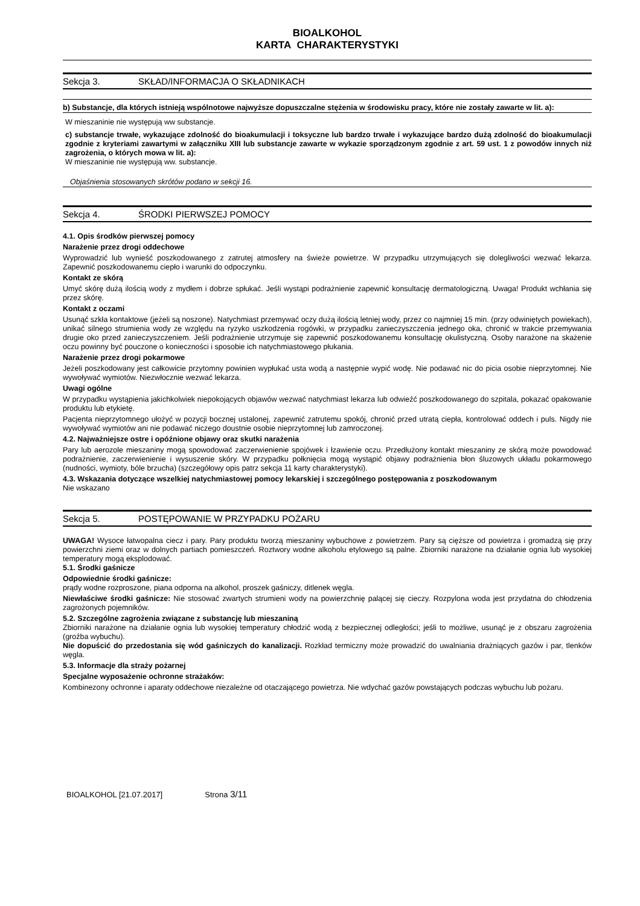BIOALKOHOL
KARTA CHARAKTERYSTYKI
Sekcja 3. SKŁAD/INFORMACJA O SKŁADNIKACH
b) Substancje, dla których istnieją wspólnotowe najwyższe dopuszczalne stężenia w środowisku pracy, które nie zostały zawarte w lit. a):
W mieszaninie nie występują ww substancje.
c) substancje trwałe, wykazujące zdolność do bioakumulacji i toksyczne lub bardzo trwałe i wykazujące bardzo dużą zdolność do bioakumulacji zgodnie z kryteriami zawartymi w załączniku XIII lub substancje zawarte w wykazie sporządzonym zgodnie z art. 59 ust. 1 z powodów innych niż zagrożenia, o których mowa w lit. a):
W mieszaninie nie występują ww. substancje.
Objaśnienia stosowanych skrótów podano w sekcji 16.
Sekcja 4. ŚRODKI PIERWSZEJ POMOCY
4.1. Opis środków pierwszej pomocy
Narażenie przez drogi oddechowe
Wyprowadzić lub wynieść poszkodowanego z zatrutej atmosfery na świeże powietrze. W przypadku utrzymujących się dolegliwości wezwać lekarza. Zapewnić poszkodowanemu ciepło i warunki do odpoczynku.
Kontakt ze skórą
Umyć skórę dużą ilością wody z mydłem i dobrze spłukać. Jeśli wystąpi podrażnienie zapewnić konsultację dermatologiczną. Uwaga! Produkt wchłania się przez skórę.
Kontakt z oczami
Usunąć szkła kontaktowe (jeżeli są noszone). Natychmiast przemywać oczy dużą ilością letniej wody, przez co najmniej 15 min. (przy odwiniętych powiekach), unikać silnego strumienia wody ze względu na ryzyko uszkodzenia rogówki, w przypadku zanieczyszczenia jednego oka, chronić w trakcie przemywania drugie oko przed zanieczyszczeniem. Jeśli podrażnienie utrzymuje się zapewnić poszkodowanemu konsultację okulistyczną. Osoby narażone na skażenie oczu powinny być pouczone o konieczności i sposobie ich natychmiastowego płukania.
Narażenie przez drogi pokarmowe
Jeżeli poszkodowany jest całkowicie przytomny powinien wypłukać usta wodą a następnie wypić wodę. Nie podawać nic do picia osobie nieprzytomnej. Nie wywoływać wymiotów. Niezwłocznie wezwać lekarza.
Uwagi ogólne
W przypadku wystąpienia jakichkolwiek niepokojących objawów wezwać natychmiast lekarza lub odwieźć poszkodowanego do szpitala, pokazać opakowanie produktu lub etykietę.
Pacjenta nieprzytomnego ułożyć w pozycji bocznej ustalonej, zapewnić zatrutemu spokój, chronić przed utratą ciepła, kontrolować oddech i puls. Nigdy nie wywoływać wymiotów ani nie podawać niczego doustnie osobie nieprzytomnej lub zamroczonej.
4.2. Najważniejsze ostre i opóźnione objawy oraz skutki narażenia
Pary lub aerozole mieszaniny mogą spowodować zaczerwienienie spojówek i łzawienie oczu. Przedłużony kontakt mieszaniny ze skórą może powodować podrażnienie, zaczerwienienie i wysuszenie skóry. W przypadku połknięcia mogą wystąpić objawy podrażnienia błon śluzowych układu pokarmowego (nudności, wymioty, bóle brzucha) (szczegółowy opis patrz sekcja 11 karty charakterystyki).
4.3. Wskazania dotyczące wszelkiej natychmiastowej pomocy lekarskiej i szczególnego postępowania z poszkodowanym
Nie wskazano
Sekcja 5. POSTĘPOWANIE W PRZYPADKU POŻARU
UWAGA! Wysoce łatwopalna ciecz i pary. Pary produktu tworzą mieszaniny wybuchowe z powietrzem. Pary są cięższe od powietrza i gromadzą się przy powierzchni ziemi oraz w dolnych partiach pomieszczeń. Roztwory wodne alkoholu etylowego są palne. Zbiorniki narażone na działanie ognia lub wysokiej temperatury mogą eksplodować.
5.1. Środki gaśnicze
Odpowiednie środki gaśnicze:
prądy wodne rozproszone, piana odporna na alkohol, proszek gaśniczy, ditlenek węgla.
Niewłaściwe środki gaśnicze: Nie stosować zwartych strumieni wody na powierzchnię palącej się cieczy. Rozpylona woda jest przydatna do chłodzenia zagrożonych pojemników.
5.2. Szczególne zagrożenia związane z substancję lub mieszaniną
Zbiorniki narażone na działanie ognia lub wysokiej temperatury chłodzić wodą z bezpiecznej odległości; jeśli to możliwe, usunąć je z obszaru zagrożenia (groźba wybuchu).
Nie dopuścić do przedostania się wód gaśniczych do kanalizacji. Rozkład termiczny może prowadzić do uwalniania drażniących gazów i par, tlenków węgla.
5.3. Informacje dla straży pożarnej
Specjalne wyposażenie ochronne strażaków:
Kombinezony ochronne i aparaty oddechowe niezależne od otaczającego powietrza. Nie wdychać gazów powstających podczas wybuchu lub pożaru.
BIOALKOHOL [21.07.2017] Strona 3/11